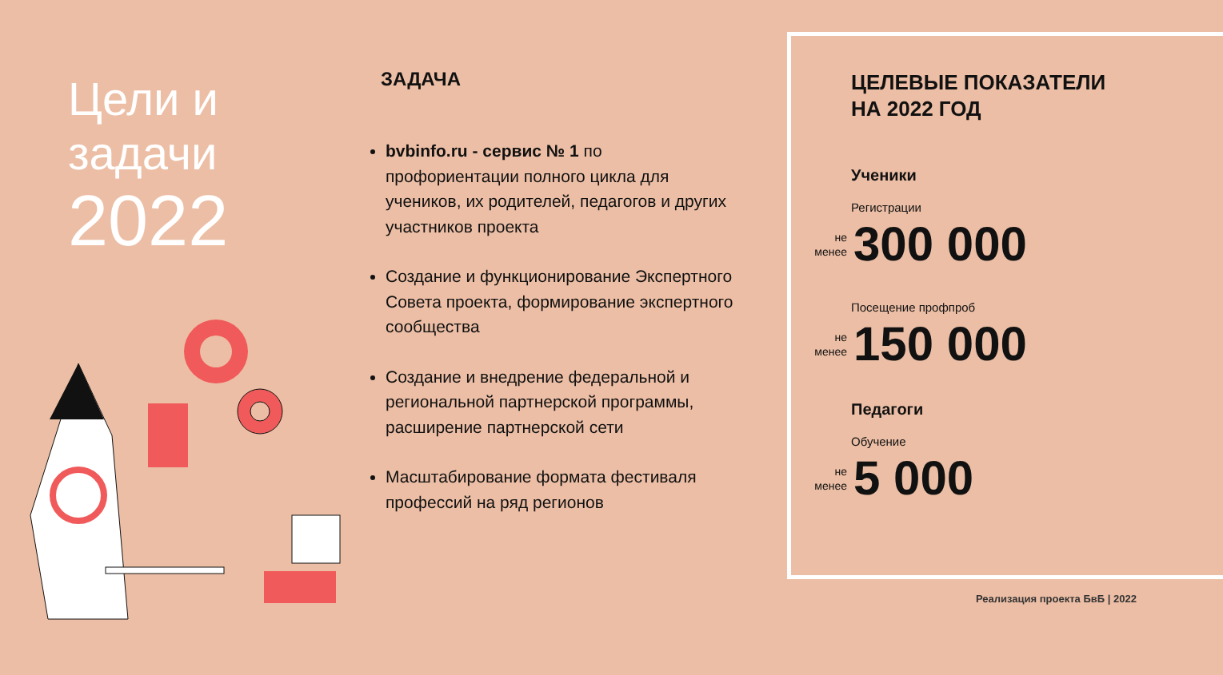Цели и
задачи
2022
ЗАДАЧА
bvbinfo.ru - сервис № 1 по профориентации полного цикла для учеников, их родителей, педагогов и других участников проекта
Создание и функционирование Экспертного Совета проекта, формирование экспертного сообщества
Создание и внедрение федеральной и региональной партнерской программы, расширение партнерской сети
Масштабирование формата фестиваля профессий на ряд регионов
ЦЕЛЕВЫЕ ПОКАЗАТЕЛИ
НА 2022 ГОД
Ученики
Регистрации
не менее
300 000
Посещение профпроб
не менее
150 000
Педагоги
Обучение
не менее
5 000
Реализация проекта БвБ | 2022